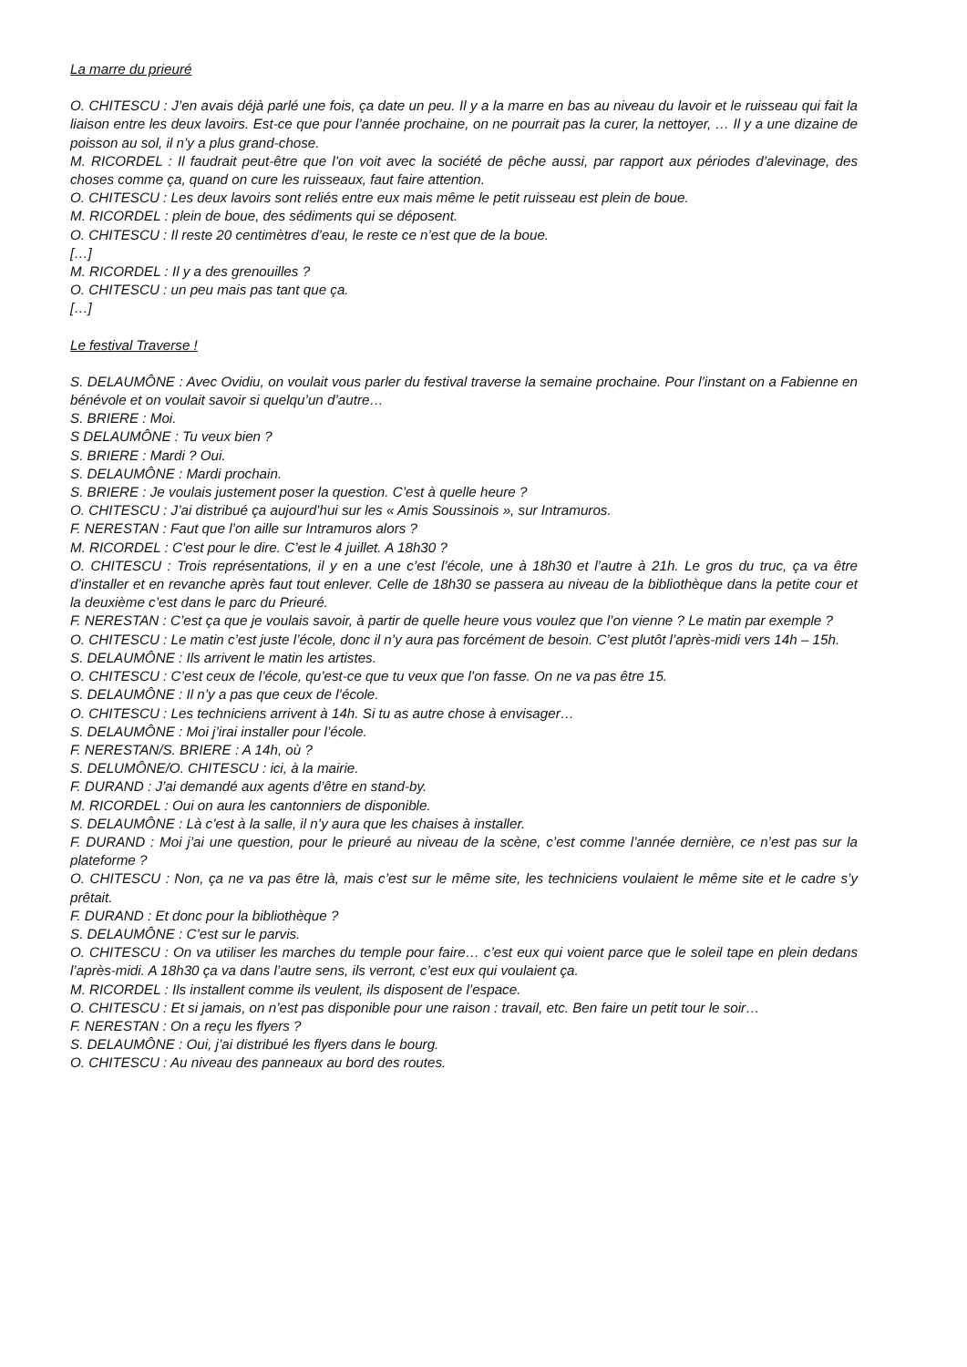La marre du prieuré
O. CHITESCU : J’en avais déjà parlé une fois, ça date un peu. Il y a la marre en bas au niveau du lavoir et le ruisseau qui fait la liaison entre les deux lavoirs. Est-ce que pour l’année prochaine, on ne pourrait pas la curer, la nettoyer, … Il y a une dizaine de poisson au sol, il n’y a plus grand-chose.
M. RICORDEL : Il faudrait peut-être que l’on voit avec la société de pêche aussi, par rapport aux périodes d’alevinage, des choses comme ça, quand on cure les ruisseaux, faut faire attention.
O. CHITESCU : Les deux lavoirs sont reliés entre eux mais même le petit ruisseau est plein de boue.
M. RICORDEL : plein de boue, des sédiments qui se déposent.
O. CHITESCU : Il reste 20 centimètres d’eau, le reste ce n’est que de la boue.
[…]
M. RICORDEL : Il y a des grenouilles ?
O. CHITESCU : un peu mais pas tant que ça.
[…]
Le festival Traverse !
S. DELAUMÔNE : Avec Ovidiu, on voulait vous parler du festival traverse la semaine prochaine. Pour l’instant on a Fabienne en bénévole et on voulait savoir si quelqu’un d’autre…
S. BRIERE : Moi.
S DELAUMÔNE : Tu veux bien ?
S. BRIERE : Mardi ? Oui.
S. DELAUMÔNE : Mardi prochain.
S. BRIERE : Je voulais justement poser la question. C’est à quelle heure ?
O. CHITESCU : J’ai distribué ça aujourd’hui sur les « Amis Soussinois », sur Intramuros.
F. NERESTAN : Faut que l’on aille sur Intramuros alors ?
M. RICORDEL : C’est pour le dire. C’est le 4 juillet. A 18h30 ?
O. CHITESCU : Trois représentations, il y en a une c’est l’école, une à 18h30 et l’autre à 21h. Le gros du truc, ça va être d’installer et en revanche après faut tout enlever. Celle de 18h30 se passera au niveau de la bibliothèque dans la petite cour et la deuxième c’est dans le parc du Prieuré.
F. NERESTAN : C’est ça que je voulais savoir, à partir de quelle heure vous voulez que l’on vienne ? Le matin par exemple ?
O. CHITESCU : Le matin c’est juste l’école, donc il n’y aura pas forcément de besoin. C’est plutôt l’après-midi vers 14h – 15h.
S. DELAUMÔNE : Ils arrivent le matin les artistes.
O. CHITESCU : C’est ceux de l’école, qu’est-ce que tu veux que l’on fasse. On ne va pas être 15.
S. DELAUMÔNE : Il n’y a pas que ceux de l’école.
O. CHITESCU : Les techniciens arrivent à 14h. Si tu as autre chose à envisager…
S. DELAUMÔNE : Moi j’irai installer pour l’école.
F. NERESTAN/S. BRIERE : A 14h, où ?
S. DELUMÔNE/O. CHITESCU : ici, à la mairie.
F. DURAND : J’ai demandé aux agents d’être en stand-by.
M. RICORDEL : Oui on aura les cantonniers de disponible.
S. DELAUMÔNE : Là c’est à la salle, il n’y aura que les chaises à installer.
F. DURAND : Moi j’ai une question, pour le prieuré au niveau de la scène, c’est comme l’année dernière, ce n’est pas sur la plateforme ?
O. CHITESCU : Non, ça ne va pas être là, mais c’est sur le même site, les techniciens voulaient le même site et le cadre s’y prêtait.
F. DURAND : Et donc pour la bibliothèque ?
S. DELAUMÔNE : C’est sur le parvis.
O. CHITESCU : On va utiliser les marches du temple pour faire… c’est eux qui voient parce que le soleil tape en plein dedans l’après-midi. A 18h30 ça va dans l’autre sens, ils verront, c’est eux qui voulaient ça.
M. RICORDEL : Ils installent comme ils veulent, ils disposent de l’espace.
O. CHITESCU : Et si jamais, on n’est pas disponible pour une raison : travail, etc. Ben faire un petit tour le soir…
F. NERESTAN : On a reçu les flyers ?
S. DELAUMÔNE : Oui, j’ai distribué les flyers dans le bourg.
O. CHITESCU : Au niveau des panneaux au bord des routes.